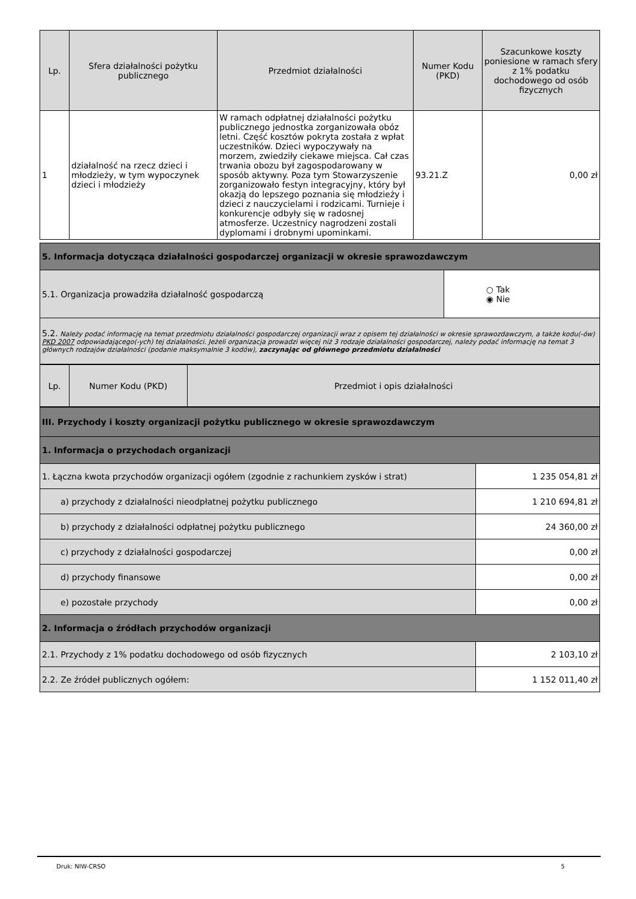| Lp. | Sfera działalności pożytku publicznego | Przedmiot działalności | Numer Kodu (PKD) | Szacunkowe koszty poniesione w ramach sfery z 1% podatku dochodowego od osób fizycznych |
| --- | --- | --- | --- | --- |
| 1 | działalność na rzecz dzieci i młodzieży, w tym wypoczynek dzieci i młodzieży | W ramach odpłatnej działalności pożytku publicznego jednostka zorganizowała obóz letni. Część kosztów pokryta została z wpłat uczestników. Dzieci wypoczywały na morzem, zwiedziły ciekawe miejsca. Cał czas trwania obozu był zagospodarowany w sposób aktywny. Poza tym Stowarzyszenie zorganizowało festyn integracyjny, który był okazją do lepszego poznania się młodzieży i dzieci z nauczycielami i rodzicami. Turnieje i konkurencje odbyły się w radosnej atmosferze. Uczestnicy nagrodzeni zostali dyplomami i drobnymi upominkami. | 93.21.Z | 0,00 zł |
| 5. Informacja dotycząca działalności gospodarczej organizacji w okresie sprawozdawczym | |
| 5.1. Organizacja prowadziła działalność gospodarczą | ○ Tak ◉ Nie |
| 5.2. Należy podać informację na temat przedmiotu działalności gospodarczej organizacji wraz z opisem tej działalności w okresie sprawozdawczym, a także kodu(-ów) PKD 2007 odpowiadającego(-ych) tej działalności. Jeżeli organizacja prowadzi więcej niż 3 rodzaje działalności gospodarczej, należy podać informację na temat 3 głównych rodzajów działalności (podanie maksymalnie 3 kodów), zaczynając od głównego przedmiotu działalności | |
| Lp. | Numer Kodu (PKD) | Przedmiot i opis działalności |
| --- | --- | --- |
| III. Przychody i koszty organizacji pożytku publicznego w okresie sprawozdawczym | |
| 1. Informacja o przychodach organizacji | |
| 1. Łączna kwota przychodów organizacji ogółem (zgodnie z rachunkiem zysków i strat) | 1 235 054,81 zł |
| a) przychody z działalności nieodpłatnej pożytku publicznego | 1 210 694,81 zł |
| b) przychody z działalności odpłatnej pożytku publicznego | 24 360,00 zł |
| c) przychody z działalności gospodarczej | 0,00 zł |
| d) przychody finansowe | 0,00 zł |
| e) pozostałe przychody | 0,00 zł |
| 2. Informacja o źródłach przychodów organizacji | |
| 2.1. Przychody z 1% podatku dochodowego od osób fizycznych | 2 103,10 zł |
| 2.2. Ze źródeł publicznych ogółem: | 1 152 011,40 zł |
Druk: NIW-CRSO 5